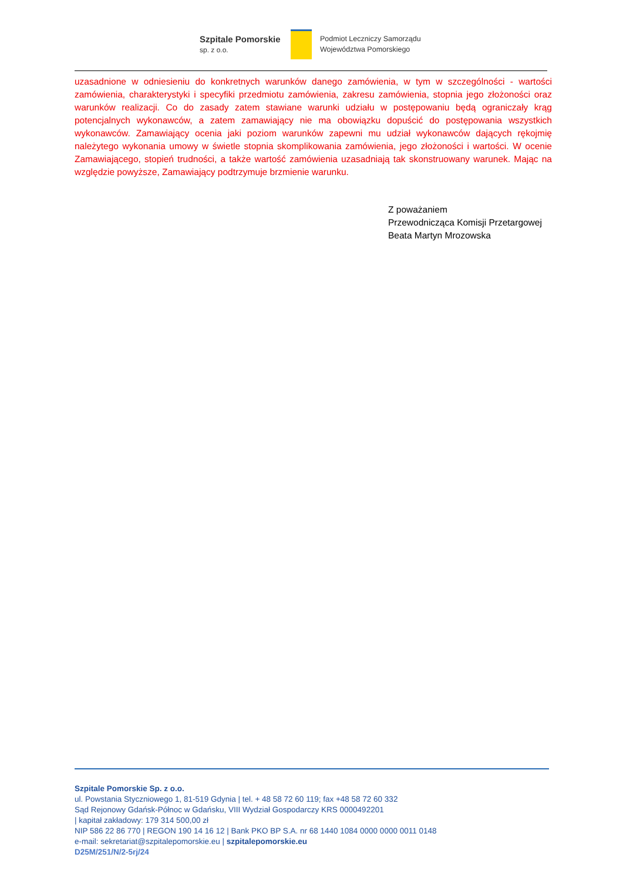Szpitale Pomorskie
sp. z o.o.
Podmiot Leczniczy Samorządu
Województwa Pomorskiego
uzasadnione w odniesieniu do konkretnych warunków danego zamówienia, w tym w szczególności - wartości zamówienia, charakterystyki i specyfiki przedmiotu zamówienia, zakresu zamówienia, stopnia jego złożoności oraz warunków realizacji. Co do zasady zatem stawiane warunki udziału w postępowaniu będą ograniczały krąg potencjalnych wykonawców, a zatem zamawiający nie ma obowiązku dopuścić do postępowania wszystkich wykonawców. Zamawiający ocenia jaki poziom warunków zapewni mu udział wykonawców dających rękojmię należytego wykonania umowy w świetle stopnia skomplikowania zamówienia, jego złożoności i wartości. W ocenie Zamawiającego, stopień trudności, a także wartość zamówienia uzasadniają tak skonstruowany warunek. Mając na względzie powyższe, Zamawiający podtrzymuje brzmienie warunku.
Z poważaniem
Przewodnicząca Komisji Przetargowej
Beata Martyn Mrozowska
Szpitale Pomorskie Sp. z o.o.
ul. Powstania Styczniowego 1, 81-519 Gdynia | tel. + 48 58 72 60 119; fax +48 58 72 60 332
Sąd Rejonowy Gdańsk-Północ w Gdańsku, VIII Wydział Gospodarczy KRS 0000492201
| kapitał zakładowy: 179 314 500,00 zł
NIP 586 22 86 770 | REGON 190 14 16 12 | Bank PKO BP S.A. nr 68 1440 1084 0000 0000 0011 0148
e-mail: sekretariat@szpitalepomorskie.eu | szpitalepomorskie.eu
D25M/251/N/2-5rj/24